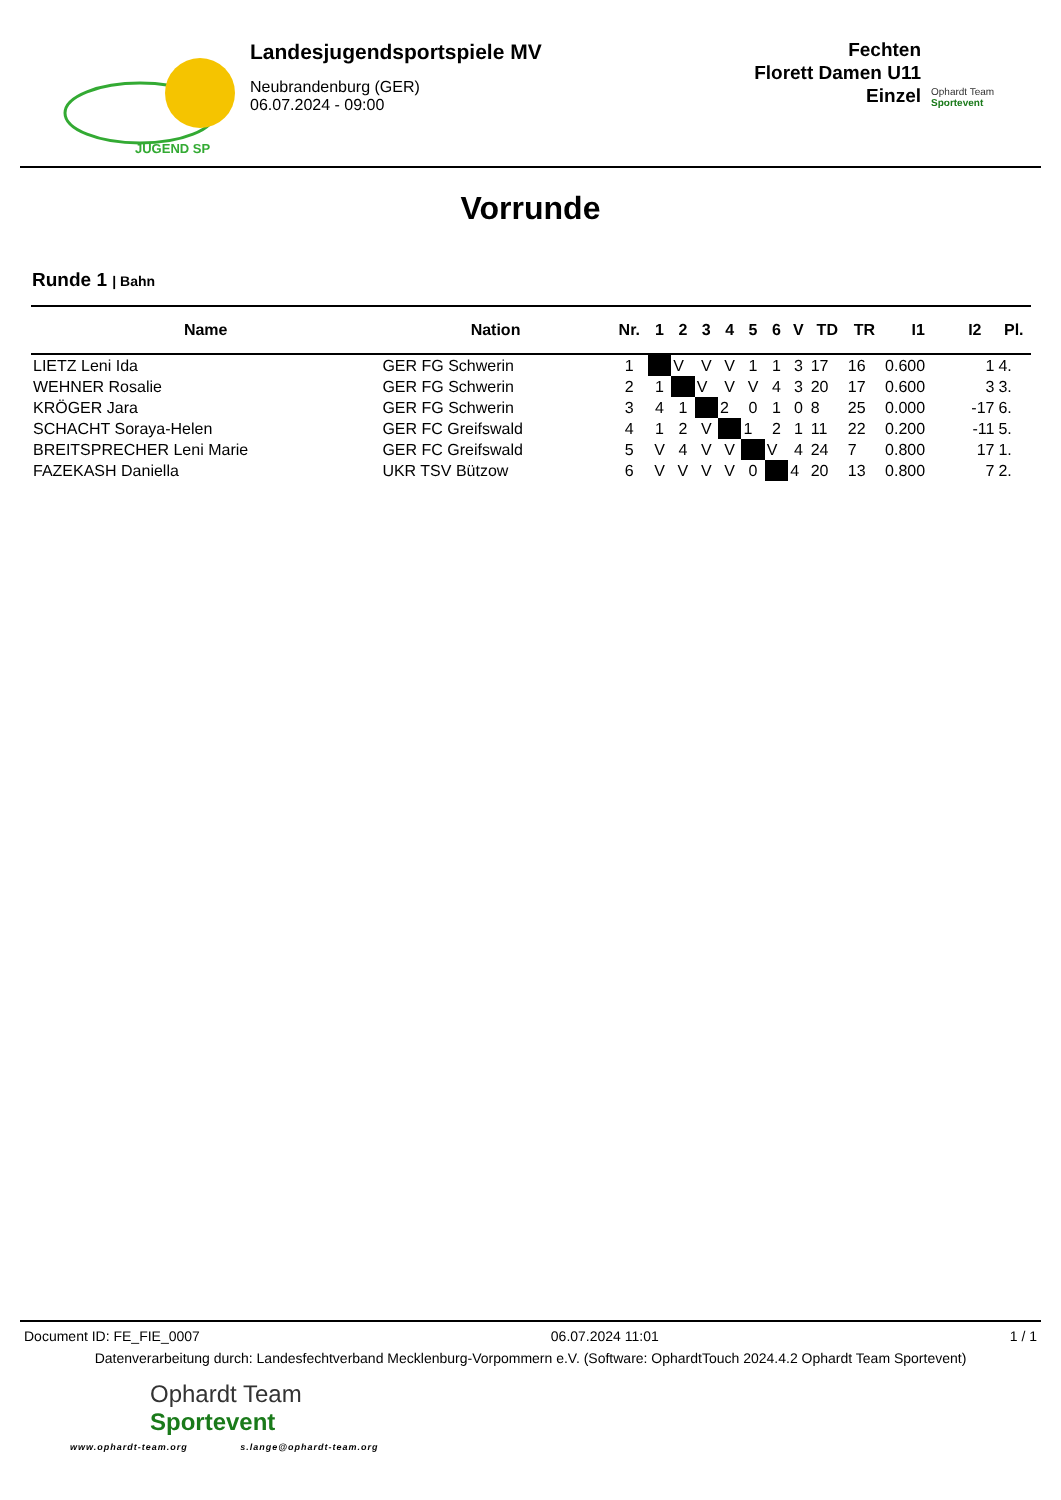JUGEND SP
Landesjugendsportspiele MV
Neubrandenburg (GER)
06.07.2024 - 09:00
Fechten
Florett Damen U11
Einzel
Ophardt Team Sportevent
Vorrunde
Runde 1 | Bahn
| Name | Nation | Nr. | 1 | 2 | 3 | 4 | 5 | 6 | V | TD | TR | I1 | I2 | Pl. |
| --- | --- | --- | --- | --- | --- | --- | --- | --- | --- | --- | --- | --- | --- | --- |
| LIETZ Leni Ida | GER FG Schwerin | 1 | | V | V | V | 1 | 1 | 3 | 17 | 16 | 0.600 | 1 | 4. |
| WEHNER Rosalie | GER FG Schwerin | 2 | 1 | | V | V | V | 4 | 3 | 20 | 17 | 0.600 | 3 | 3. |
| KRÖGER Jara | GER FG Schwerin | 3 | 4 | 1 | | 2 | 0 | 1 | 0 | 8 | 25 | 0.000 | -17 | 6. |
| SCHACHT Soraya-Helen | GER FC Greifswald | 4 | 1 | 2 | V | | 1 | 2 | 1 | 11 | 22 | 0.200 | -11 | 5. |
| BREITSPRECHER Leni Marie | GER FC Greifswald | 5 | V | 4 | V | V | | V | 4 | 24 | 7 | 0.800 | 17 | 1. |
| FAZEKASH Daniella | UKR TSV Bützow | 6 | V | V | V | V | 0 | | 4 | 20 | 13 | 0.800 | 7 | 2. |
Document ID: FE_FIE_0007 06.07.2024 11:01 1 / 1
Datenverarbeitung durch: Landesfechtverband Mecklenburg-Vorpommern e.V. (Software: OphardtTouch 2024.4.2 Ophardt Team Sportevent)
Ophardt Team
Sportevent
www.ophardt-team.org s.lange@ophardt-team.org